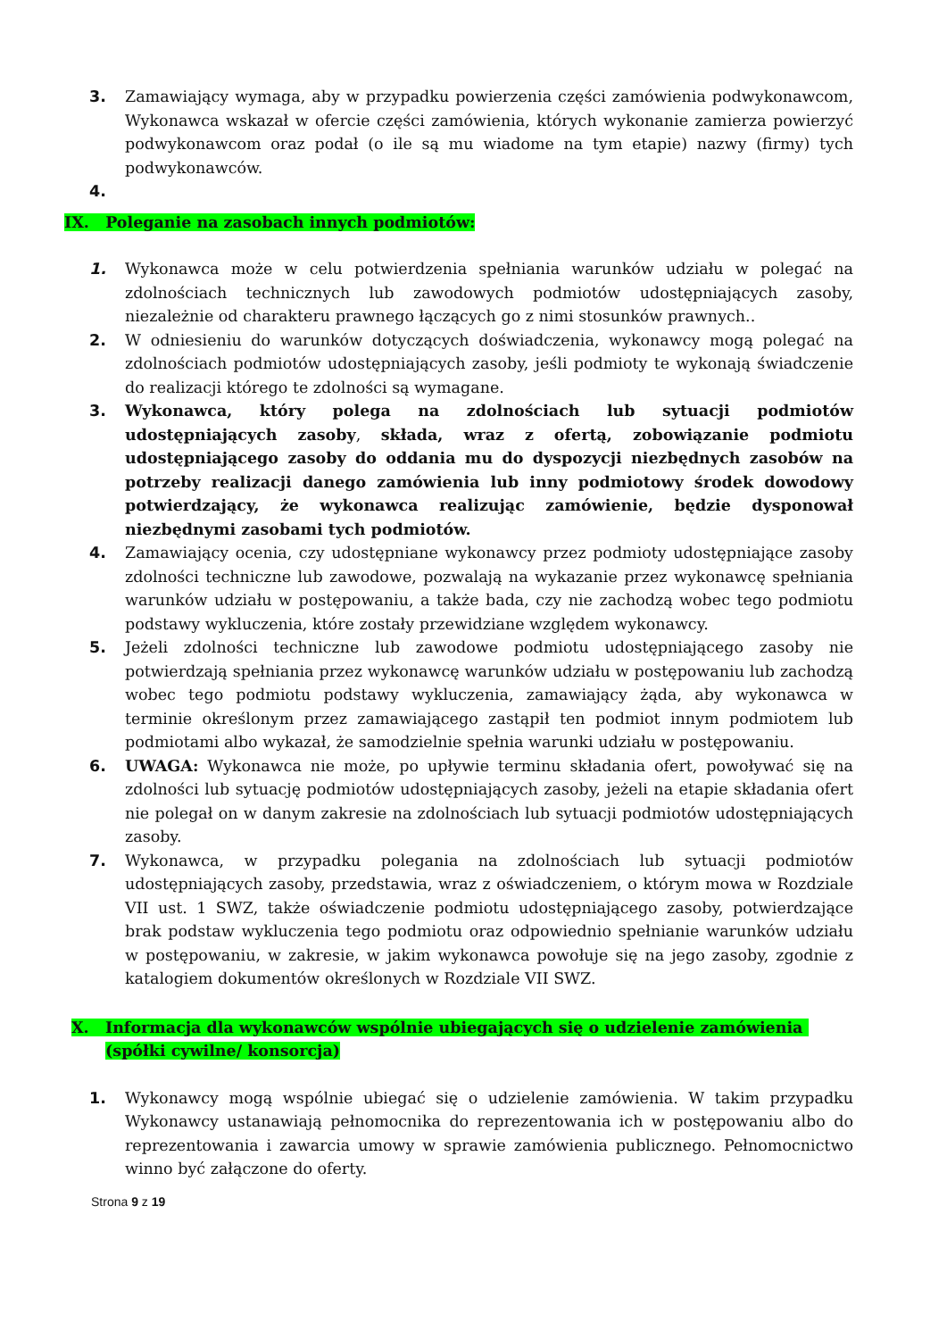3. Zamawiający wymaga, aby w przypadku powierzenia części zamówienia podwykonawcom, Wykonawca wskazał w ofercie części zamówienia, których wykonanie zamierza powierzyć podwykonawcom oraz podał (o ile są mu wiadome na tym etapie) nazwy (firmy) tych podwykonawców.
4.
IX. Poleganie na zasobach innych podmiotów:
1. Wykonawca może w celu potwierdzenia spełniania warunków udziału w polegać na zdolnościach technicznych lub zawodowych podmiotów udostępniających zasoby, niezależnie od charakteru prawnego łączących go z nimi stosunków prawnych..
2. W odniesieniu do warunków dotyczących doświadczenia, wykonawcy mogą polegać na zdolnościach podmiotów udostępniających zasoby, jeśli podmioty te wykonają świadczenie do realizacji którego te zdolności są wymagane.
3. Wykonawca, który polega na zdolnościach lub sytuacji podmiotów udostępniających zasoby, składa, wraz z ofertą, zobowiązanie podmiotu udostępniającego zasoby do oddania mu do dyspozycji niezbędnych zasobów na potrzeby realizacji danego zamówienia lub inny podmiotowy środek dowodowy potwierdzający, że wykonawca realizując zamówienie, będzie dysponował niezbędnymi zasobami tych podmiotów.
4. Zamawiający ocenia, czy udostępniane wykonawcy przez podmioty udostępniające zasoby zdolności techniczne lub zawodowe, pozwalają na wykazanie przez wykonawcę spełniania warunków udziału w postępowaniu, a także bada, czy nie zachodzą wobec tego podmiotu podstawy wykluczenia, które zostały przewidziane względem wykonawcy.
5. Jeżeli zdolności techniczne lub zawodowe podmiotu udostępniającego zasoby nie potwierdzają spełniania przez wykonawcę warunków udziału w postępowaniu lub zachodzą wobec tego podmiotu podstawy wykluczenia, zamawiający żąda, aby wykonawca w terminie określonym przez zamawiającego zastąpił ten podmiot innym podmiotem lub podmiotami albo wykazał, że samodzielnie spełnia warunki udziału w postępowaniu.
6. UWAGA: Wykonawca nie może, po upływie terminu składania ofert, powoływać się na zdolności lub sytuację podmiotów udostępniających zasoby, jeżeli na etapie składania ofert nie polegał on w danym zakresie na zdolnościach lub sytuacji podmiotów udostępniających zasoby.
7. Wykonawca, w przypadku polegania na zdolnościach lub sytuacji podmiotów udostępniających zasoby, przedstawia, wraz z oświadczeniem, o którym mowa w Rozdziale VII ust. 1 SWZ, także oświadczenie podmiotu udostępniającego zasoby, potwierdzające brak podstaw wykluczenia tego podmiotu oraz odpowiednio spełnianie warunków udziału w postępowaniu, w zakresie, w jakim wykonawca powołuje się na jego zasoby, zgodnie z katalogiem dokumentów określonych w Rozdziale VII SWZ.
X. Informacja dla wykonawców wspólnie ubiegających się o udzielenie zamówienia
(spółki cywilne/ konsorcja)
1. Wykonawcy mogą wspólnie ubiegać się o udzielenie zamówienia. W takim przypadku Wykonawcy ustanawiają pełnomocnika do reprezentowania ich w postępowaniu albo do reprezentowania i zawarcia umowy w sprawie zamówienia publicznego. Pełnomocnictwo winno być załączone do oferty.
Strona 9 z 19